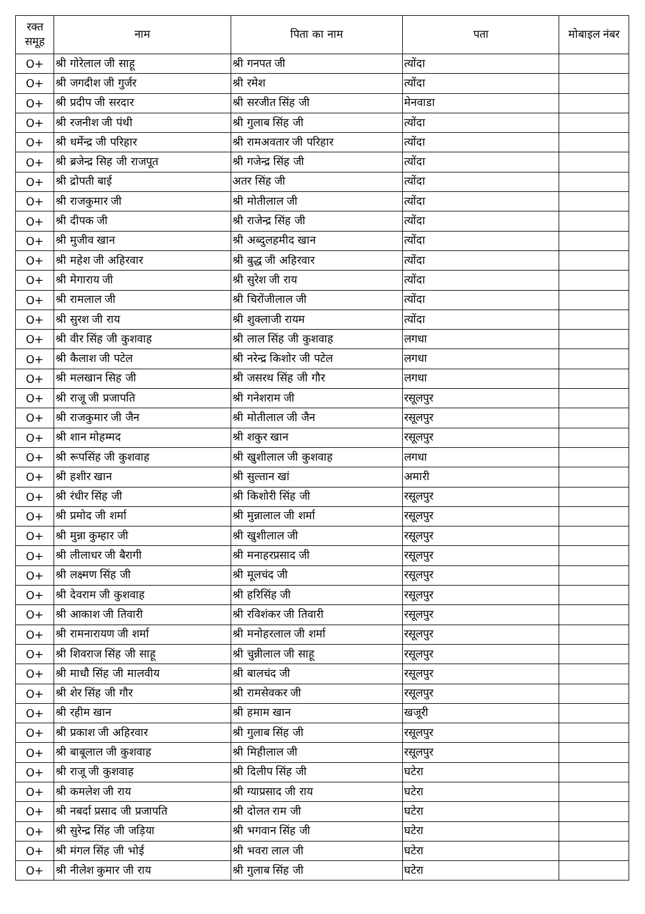| रक्त समूह | नाम | पिता का नाम | पता | मोबाइल नंबर |
| --- | --- | --- | --- | --- |
| O+ | श्री गोरेलाल जी साहू | श्री गनपत जी | त्योंदा | |
| O+ | श्री जगदीश जी गुर्जर | श्री रमेश | त्योंदा | |
| O+ | श्री प्रदीप जी सरदार | श्री सरजीत सिंह जी | मेनवाडा | |
| O+ | श्री रजनीश जी पंथी | श्री गुलाब सिंह जी | त्योंदा | |
| O+ | श्री धर्मेन्द्र जी परिहार | श्री रामअवतार जी परिहार | त्योंदा | |
| O+ | श्री ब्रजेन्द्र सिह जी राजपूत | श्री गजेन्द्र सिंह जी | त्योंदा | |
| O+ | श्री द्रोपती बाई | अतर सिंह जी | त्योंदा | |
| O+ | श्री राजकुमार जी | श्री मोतीलाल जी | त्योंदा | |
| O+ | श्री दीपक जी | श्री राजेन्द्र सिंह जी | त्योंदा | |
| O+ | श्री मुजीव खान | श्री अब्दुलहमीद खान | त्योंदा | |
| O+ | श्री महेश जी अहिरवार | श्री बुद्ध जी अहिरवार | त्योंदा | |
| O+ | श्री मेगाराय जी | श्री सुरेश जी राय | त्योंदा | |
| O+ | श्री रामलाल जी | श्री चिरोंजीलाल जी | त्योंदा | |
| O+ | श्री सुरश जी राय | श्री शुक्लाजी रायम | त्योंदा | |
| O+ | श्री वीर सिंह जी कुशवाह | श्री लाल सिंह जी कुशवाह | लगधा | |
| O+ | श्री कैलाश जी पटेल | श्री नरेन्द्र किशोर जी पटेल | लगधा | |
| O+ | श्री मलखान सिह जी | श्री जसरथ सिंह जी गौर | लगधा | |
| O+ | श्री राजू जी प्रजापति | श्री गनेशराम जी | रसूलपुर | |
| O+ | श्री राजकुमार जी जैन | श्री मोतीलाल जी जैन | रसूलपुर | |
| O+ | श्री शान मोहम्मद | श्री शकुर खान | रसूलपुर | |
| O+ | श्री रूपसिंह जी कुशवाह | श्री खुशीलाल जी कुशवाह | लगधा | |
| O+ | श्री हशीर खान | श्री सुल्तान खां | अमारी | |
| O+ | श्री रंधीर सिंह जी | श्री किशोरी सिंह जी | रसूलपुर | |
| O+ | श्री प्रमोद जी शर्मा | श्री मुन्नालाल जी शर्मा | रसूलपुर | |
| O+ | श्री मुन्ना कुम्हार जी | श्री खुशीलाल जी | रसूलपुर | |
| O+ | श्री लीलाधर जी बैरागी | श्री मनाहरप्रसाद जी | रसूलपुर | |
| O+ | श्री लक्ष्मण सिंह जी | श्री मूलचंद जी | रसूलपुर | |
| O+ | श्री देवराम जी कुशवाह | श्री हरिसिंह जी | रसूलपुर | |
| O+ | श्री आकाश जी तिवारी | श्री रविशंकर जी तिवारी | रसूलपुर | |
| O+ | श्री रामनारायण जी शर्मा | श्री मनोहरलाल जी शर्मा | रसूलपुर | |
| O+ | श्री शिवराज सिंह जी साहू | श्री चुन्नीलाल जी साहू | रसूलपुर | |
| O+ | श्री माधौ सिंह जी मालवीय | श्री बालचंद जी | रसूलपुर | |
| O+ | श्री शेर सिंह जी गौर | श्री रामसेवकर जी | रसूलपुर | |
| O+ | श्री रहीम खान | श्री हमाम खान | खजूरी | |
| O+ | श्री प्रकाश जी अहिरवार | श्री गुलाब सिंह जी | रसूलपुर | |
| O+ | श्री बाबूलाल जी कुशवाह | श्री मिहीलाल जी | रसूलपुर | |
| O+ | श्री राजू जी कुशवाह | श्री दिलीप सिंह जी | घटेरा | |
| O+ | श्री कमलेश जी राय | श्री ग्याप्रसाद जी राय | घटेरा | |
| O+ | श्री नबर्दा प्रसाद जी प्रजापति | श्री दोलत राम जी | घटेरा | |
| O+ | श्री सुरेन्द्र सिंह जी जड़िया | श्री भगवान सिंह जी | घटेरा | |
| O+ | श्री मंगल सिंह जी भोई | श्री भवरा लाल जी | घटेरा | |
| O+ | श्री नीलेश कुमार जी राय | श्री गुलाब सिंह जी | घटेरा | |